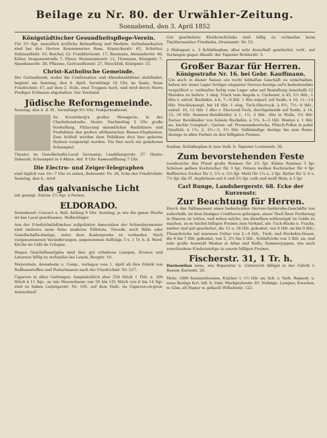Beilage zu Nr. 80. der Urwähler-Zeitung.
Sonnabend, den 3. April 1852
Königstädtischer Gesundheitspflege-Verein.
Für 2½ Sgr. monatlich ärztliche Behandlung und Medizin. Aufnahmekarten sind bei den Herren Kommissarien Rose, Köpnickerstr. 63, Schröter, Holzmarktstr. 43, Reichel, Gr. Frankfurterstr. 17, Baumann, Alexanderstr. 46, Köber, Dragonerstraße 7, Ebner, Weinmeisterstr. 12, Thiemann, Königsstr. 7, Spandauerstr. 38, Pflaume, Gertraudtenstr. 27, Streckfuß, Königsstr. 55.
Christ-Katholische Gemeinde.
Der Gottesdienst, wobei die Confirmation und Abendmahlsfeier stattfindet, beginnt am Sonntag, den 4. April, Vormittags 10 Uhr, im Saale, Neue Friedrichstr. 47, auf dem 2. Hofe, zwei Treppen hoch, und wird durch Herrn Prediger Erdmann abgehalten. Der Vorstand.
Jüdische Reformgemeinde.
Sonntag, den 4. d. M., Vormittags 9½ Uhr, Festgottesdienst.
Im Kreutzberg's großer Menagerie, in der Charlottenstraße. Heute: Nachmittag 5 Uhr große Vorstellung, Fütterung sämmtlicher Raubthiere und Produktion des großen afrikanischen Riesen-Elephanten. Zum Schluß werden dem Publikum drei hier geborne Hyänen vorgezeigt werden. Ein hier noch nie gesehenes Schauspiel.
Theater im Gesellschafts-Local Germania, Landsbergerstr. 37. Heute: Deborah, Schauspiel in 4 Akten. Anf. 8 Uhr. Kassenöffnung 7 Uhr.
Die Electro- und Zeiger-Telegraphen
sind täglich von 10—7 Uhr zu sehen, Behrenstr. Nr. 26, Ecke der Friedrichstr. Sonntag, den 4., wird
das galvanische Licht
mit gezeigt. Entree 2½ Sgr. à Person.
ELDORADO.
Sonnabend: Concert u. Ball. Anfang 9 Uhr. Sonntag, je wie die ganze Woche ist das Local geschlossen. Wollschläger.
Aus der Friedrichstädtischen aufgelösten Association der Schneidermeister sind mehrere neue feine moderne Palletots, Tweeds, auch Bälle oder Gesellschafts-Anzüge, unter dem Kostenpreise zu verkaufen. Nach vorgenommenen Veränderungen, angenommen Aufträge 3 u. 1 Tr. h. d. Werd. Kirche im Café de Cologne.
Wegen Geschäftsaufgabe sind hier gut erhaltene Lampen, Kronen und Laternen billig zu verkaufen bei Lemm, Bergstr. 10.
Meyerstein, Arensheim u. Comp., verlegen vom 1. April ab ihre Fabrik von Roßhaarstoffen und Posterhaaren nach der Friedrichstr. Nr. 227.
Cigarren in allen Gattungen, hauptsächlich aber 250 Stück 1 Thlr. u. 100 Stück à 11 Sgr., so wie Meerschaum von 50 bis 125 Stück von 6 bis 14 Sgr. sind zu haben Leipzigerstr. Nr. 105, auf dem Hofe, im Cigarren-en-gros-Ausverkauf.
Gut gearbeitete Kleiderschränke sind billig zu verkaufen beim Tischlermeister Friedsohn, Oranienstr. Nr. 53.
2 Mahagoni u. 2 Schlafsophas, alles sehr dauerhaft gearbeitet, verk., auf Verlangen gegen Abzahl. der Tapezier Brüderstr. 3.
Großer Bazar für Herren.
Königsstraße Nr. 16. bei Gebr. Kauffmann.
Um auch in dieser Saison ein recht lebhaftes Geschäft zu unterhalten, haben wir unser Lager fertiger eleganter Herren-Anzüge auf's bedeutendste vergrößert u. verkaufen fertig vom Lager oder auf Bestellung innerhalb 12 Stunden zu liefern. 1 eleg. Frack vom Angola u. Cachemir, à 45, 5½ thlr., 1 dito v. extraf. Buckskin, à 6, 7—9 thlr. 1 dito superf. auf Seide, à 10, 11—14 thlr. Prachtexempl. bis 16 thlr. 1 eleg. Tuch-Oberrock, à 6½, 7½—9 thlr., extraf. 10, 12 thlr. 1 dito v. Electoral-Tuch, durchgehends auf Seide, à 14, 15, 16 thlr. Sommer-Beinkleider, à 1, 1½, 2 thlr., dito in Wolle, 2½ thlr. Ferner Beinkleider von feinem Buckskin, à 3¼, 4—5 thlr. Westen v. 1 thlr. an, leichte Comptoir-, Garten- od. Promenadenröcke, Plüsch-Pollos in jeder Qualität, à 1¾, 2, 2½—3, 3½ thlr. Vollständige Anzüge bis zum Reise-Anzuge in allen Farben zu den billigsten Preisen.
Sophas, Schlafsophas & zum Verk. b. Tapezier Louisenstr. 36.
Zum bevorstehenden Feste
verabreiche das Pfund große Rosinen für 2½ fgr. Kleine Rosinen 3 fgr. Schönen gelben Kochzucker für 3 fgr. Feinen weißen Kochzucker für 4 fgr. Raffinirten Zucker für 5, 5¼ u. 5½ fgr. Mehl für 1¼ u. 2 fgr. Butter für 5, 6 u. 7½ fgr. die Fl. Aepfelwein mit 4 und 2½ fgr. roth und weiß Wein, à 5 fgr.
Carl Runge, Landsbergerstr. 68. Ecke der Kurzenstr.
Zur Beachtung für Herren.
Durch das Fallissement eines bedeutenden Herren-Garderobe-Geschäfts von außerhalb, ist dem hiesigen Creditoren gelungen, einen Theil ihrer Forderung in Waaren zu retten, und sehen solche, um dieselben schleunigst zu Gelde zu machen, zu so höchst billigen Preisen zum Verkauf, als: Tuch-Röcke u. Fracks, sauber und gut gearbeitet, die 12 u. 16 thlr. gekostet, von 6 thlr. an bis 9 thlr.; Flauschröcke mit warmem Futter von 2—4 thlr., Tuch- und Buckskin-Hosen, die 6 bis 7 thlr. gekostet, von 2, 2½ bis 3 thlr., Schlafröcke von 2 thlr. an, und sehr große Auswahl Westen in Atlas und Wolle, Sommerjoppen, wie auch verschiedene Kinderanzüge zu enorm billigen Preisen.
Fischerstr. 31, 1 Tr. h.
Harmonikas neue, wie Reparatur u. Unterricht billigst in der Fabrik v. Bonow, Kurzestr. 20.
Mehr. 1000 Sommerhemme, Knicker v. 1½ thlr. an, hrb. z. Verk. Reparat. u. neue Bezüge fert. bill. b. Fabr. Markgrafenstr. 83. Nebstge. Lampen, Knochen, w. Glas, alt Papier w. gekauft Wilhelmstr. 122.